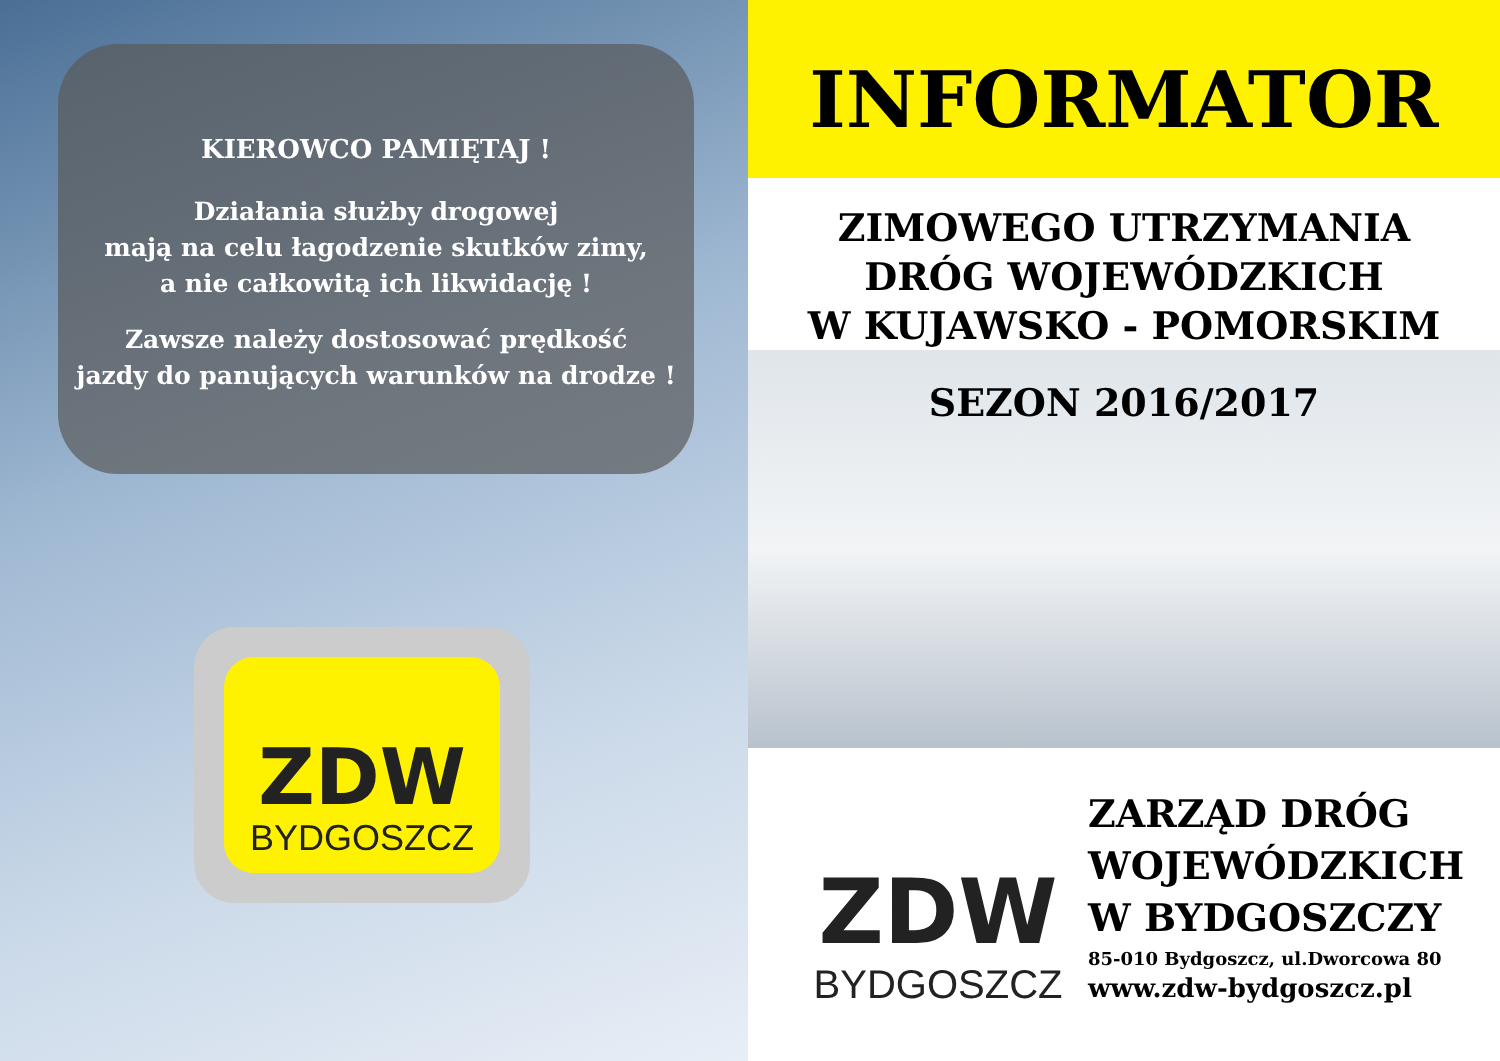KIEROWCO PAMIĘTAJ !
Działania służby drogowej
mają na celu łagodzenie skutków zimy,
a nie całkowitą ich likwidację !
Zawsze należy dostosować prędkość
jazdy do panujących warunków na drodze !
ZDW
BYDGOSZCZ
INFORMATOR
ZIMOWEGO UTRZYMANIA
DRÓG WOJEWÓDZKICH
W KUJAWSKO - POMORSKIM
SEZON 2016/2017
ZDW
BYDGOSZCZ
ZARZĄD DRÓG
WOJEWÓDZKICH
W BYDGOSZCZY
85-010 Bydgoszcz, ul.Dworcowa 80
www.zdw-bydgoszcz.pl